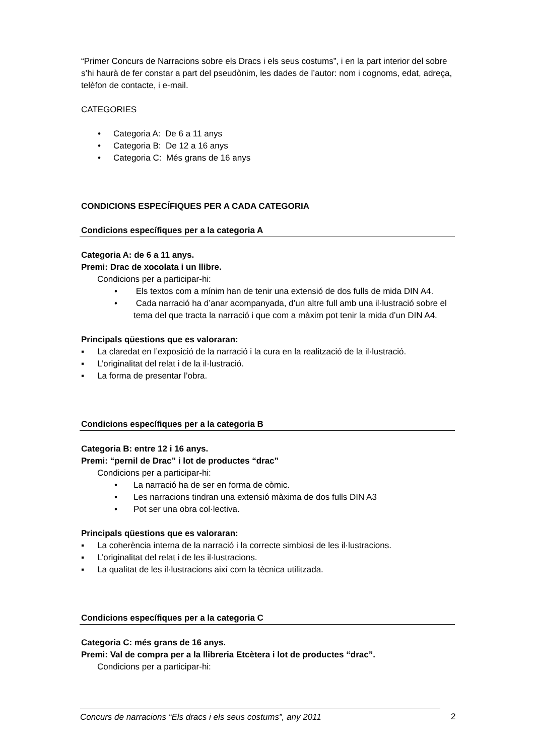“Primer Concurs de Narracions sobre els Dracs i els seus costums”, i en la part interior del sobre s’hi haurà de fer constar a part del pseudònim, les dades de l’autor: nom i cognoms, edat, adreça, telèfon de contacte, i e-mail.
CATEGORIES
• Categoria A: De 6 a 11 anys
• Categoria B: De 12 a 16 anys
• Categoria C: Més grans de 16 anys
CONDICIONS ESPECÍFIQUES PER A CADA CATEGORIA
Condicions específiques per a la categoria A
Categoria A: de 6 a 11 anys.
Premi: Drac de xocolata i un llibre.
Condicions per a participar-hi:
• Els textos com a mínim han de tenir una extensió de dos fulls de mida DIN A4.
• Cada narració ha d’anar acompanyada, d’un altre full amb una il·lustració sobre el tema del que tracta la narració i que com a màxim pot tenir la mida d’un DIN A4.
Principals qüestions que es valoraran:
▪ La claredat en l’exposició de la narració i la cura en la realització de la il·lustració.
▪ L’originalitat del relat i de la il·lustració.
▪ La forma de presentar l’obra.
Condicions específiques per a la categoria B
Categoria B: entre 12 i 16 anys.
Premi: “pernil de Drac” i lot de productes “drac”
Condicions per a participar-hi:
• La narració ha de ser en forma de còmic.
• Les narracions tindran una extensió màxima de dos fulls DIN A3
• Pot ser una obra col·lectiva.
Principals qüestions que es valoraran:
▪ La coherència interna de la narració i la correcte simbiosi de les il·lustracions.
▪ L’originalitat del relat i de les il·lustracions.
▪ La qualitat de les il·lustracions així com la tècnica utilitzada.
Condicions específiques per a la categoria C
Categoria C: més grans de 16 anys.
Premi: Val de compra per a la llibreria Etcètera i lot de productes “drac”.
Condicions per a participar-hi:
Concurs de narracions “Els dracs i els seus costums”, any 2011 2